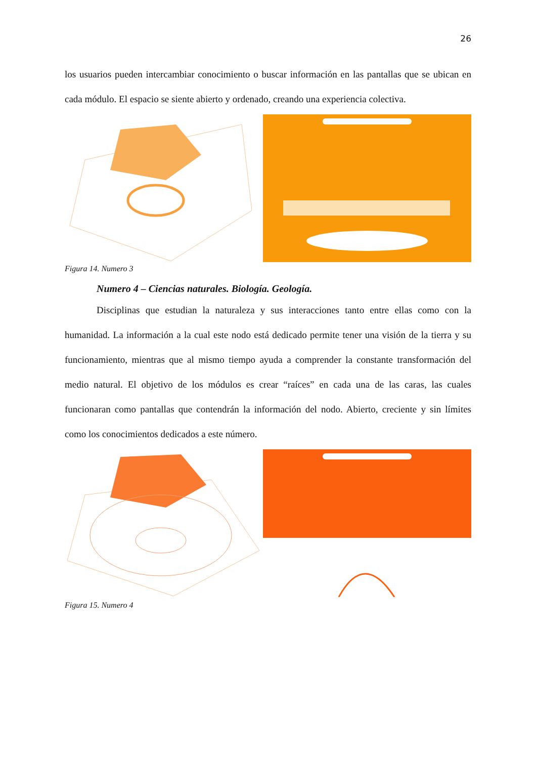26
los usuarios pueden intercambiar conocimiento o buscar información en las pantallas que se ubican en cada módulo. El espacio se siente abierto y ordenado, creando una experiencia colectiva.
Figura 14. Numero 3
Numero 4 – Ciencias naturales. Biología. Geología.
Disciplinas que estudian la naturaleza y sus interacciones tanto entre ellas como con la humanidad. La información a la cual este nodo está dedicado permite tener una visión de la tierra y su funcionamiento, mientras que al mismo tiempo ayuda a comprender la constante transformación del medio natural. El objetivo de los módulos es crear “raíces” en cada una de las caras, las cuales funcionaran como pantallas que contendrán la información del nodo. Abierto, creciente y sin límites como los conocimientos dedicados a este número.
Figura 15. Numero 4